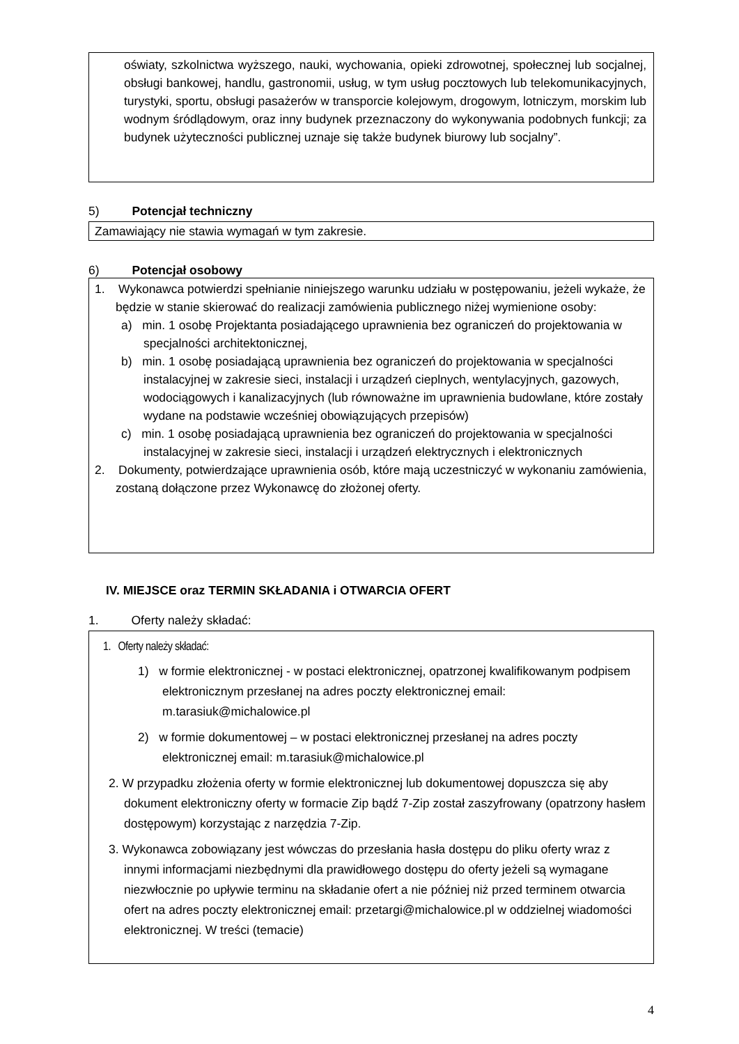oświaty, szkolnictwa wyższego, nauki, wychowania, opieki zdrowotnej, społecznej lub socjalnej, obsługi bankowej, handlu, gastronomii, usług, w tym usług pocztowych lub telekomunikacyjnych, turystyki, sportu, obsługi pasażerów w transporcie kolejowym, drogowym, lotniczym, morskim lub wodnym śródlądowym, oraz inny budynek przeznaczony do wykonywania podobnych funkcji; za budynek użyteczności publicznej uznaje się także budynek biurowy lub socjalny”.
5) Potencjał techniczny
Zamawiający nie stawia wymagań w tym zakresie.
6) Potencjał osobowy
1. Wykonawca potwierdzi spełnianie niniejszego warunku udziału w postępowaniu, jeżeli wykaże, że będzie w stanie skierować do realizacji zamówienia publicznego niżej wymienione osoby:
a) min. 1 osobę Projektanta posiadającego uprawnienia bez ograniczeń do projektowania w specjalności architektonicznej,
b) min. 1 osobę posiadającą uprawnienia bez ograniczeń do projektowania w specjalności instalacyjnej w zakresie sieci, instalacji i urządzeń cieplnych, wentylacyjnych, gazowych, wodociągowych i kanalizacyjnych (lub równoważne im uprawnienia budowlane, które zostały wydane na podstawie wcześniej obowiązujących przepisów)
c) min. 1 osobę posiadającą uprawnienia bez ograniczeń do projektowania w specjalności instalacyjnej w zakresie sieci, instalacji i urządzeń elektrycznych i elektronicznych
2. Dokumenty, potwierdzające uprawnienia osób, które mają uczestniczyć w wykonaniu zamówienia, zostaną dołączone przez Wykonawcę do złożonej oferty.
IV. MIEJSCE oraz TERMIN SKŁADANIA i OTWARCIA OFERT
1. Oferty należy składać:
1. Oferty należy składać:
1) w formie elektronicznej - w postaci elektronicznej, opatrzonej kwalifikowanym podpisem elektronicznym przesłanej na adres poczty elektronicznej email: m.tarasiuk@michalowice.pl
2) w formie dokumentowej – w postaci elektronicznej przesłanej na adres poczty elektronicznej email: m.tarasiuk@michalowice.pl
2. W przypadku złożenia oferty w formie elektronicznej lub dokumentowej dopuszcza się aby dokument elektroniczny oferty w formacie Zip bądź 7-Zip został zaszyfrowany (opatrzony hasłem dostępowym) korzystając z narzędzia 7-Zip.
3. Wykonawca zobowiązany jest wówczas do przesłania hasła dostępu do pliku oferty wraz z innymi informacjami niezbędnymi dla prawidłowego dostępu do oferty jeżeli są wymagane niezwłocznie po upływie terminu na składanie ofert a nie później niż przed terminem otwarcia ofert na adres poczty elektronicznej email: przetargi@michalowice.pl w oddzielnej wiadomości elektronicznej. W treści (temacie)
4